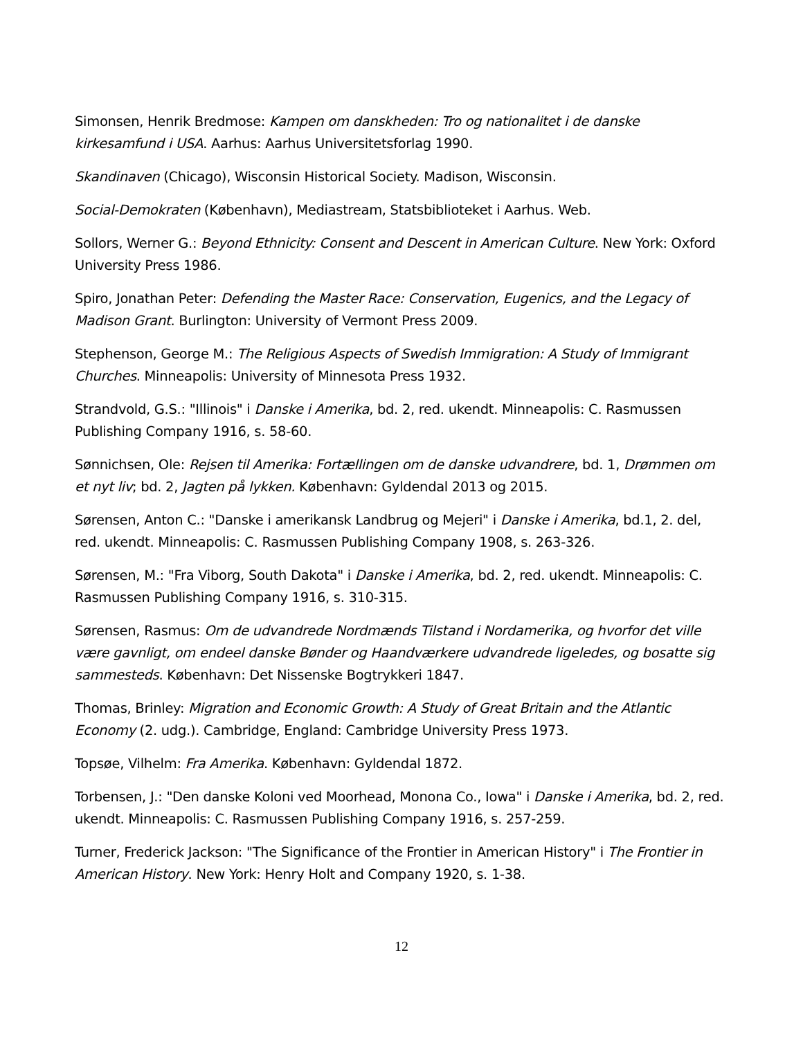Simonsen, Henrik Bredmose: Kampen om danskheden: Tro og nationalitet i de danske kirkesamfund i USA. Aarhus: Aarhus Universitetsforlag 1990.
Skandinaven (Chicago), Wisconsin Historical Society. Madison, Wisconsin.
Social-Demokraten (København), Mediastream, Statsbiblioteket i Aarhus. Web.
Sollors, Werner G.: Beyond Ethnicity: Consent and Descent in American Culture. New York: Oxford University Press 1986.
Spiro, Jonathan Peter: Defending the Master Race: Conservation, Eugenics, and the Legacy of Madison Grant. Burlington: University of Vermont Press 2009.
Stephenson, George M.: The Religious Aspects of Swedish Immigration: A Study of Immigrant Churches. Minneapolis: University of Minnesota Press 1932.
Strandvold, G.S.: "Illinois" i Danske i Amerika, bd. 2, red. ukendt. Minneapolis: C. Rasmussen Publishing Company 1916, s. 58-60.
Sønnichsen, Ole: Rejsen til Amerika: Fortællingen om de danske udvandrere, bd. 1, Drømmen om et nyt liv; bd. 2, Jagten på lykken. København: Gyldendal 2013 og 2015.
Sørensen, Anton C.: "Danske i amerikansk Landbrug og Mejeri" i Danske i Amerika, bd.1, 2. del, red. ukendt. Minneapolis: C. Rasmussen Publishing Company 1908, s. 263-326.
Sørensen, M.: "Fra Viborg, South Dakota" i Danske i Amerika, bd. 2, red. ukendt. Minneapolis: C. Rasmussen Publishing Company 1916, s. 310-315.
Sørensen, Rasmus: Om de udvandrede Nordmænds Tilstand i Nordamerika, og hvorfor det ville være gavnligt, om endeel danske Bønder og Haandværkere udvandrede ligeledes, og bosatte sig sammesteds. København: Det Nissenske Bogtrykkeri 1847.
Thomas, Brinley: Migration and Economic Growth: A Study of Great Britain and the Atlantic Economy (2. udg.). Cambridge, England: Cambridge University Press 1973.
Topsøe, Vilhelm: Fra Amerika. København: Gyldendal 1872.
Torbensen, J.: "Den danske Koloni ved Moorhead, Monona Co., Iowa" i Danske i Amerika, bd. 2, red. ukendt. Minneapolis: C. Rasmussen Publishing Company 1916, s. 257-259.
Turner, Frederick Jackson: "The Significance of the Frontier in American History" i The Frontier in American History. New York: Henry Holt and Company 1920, s. 1-38.
12